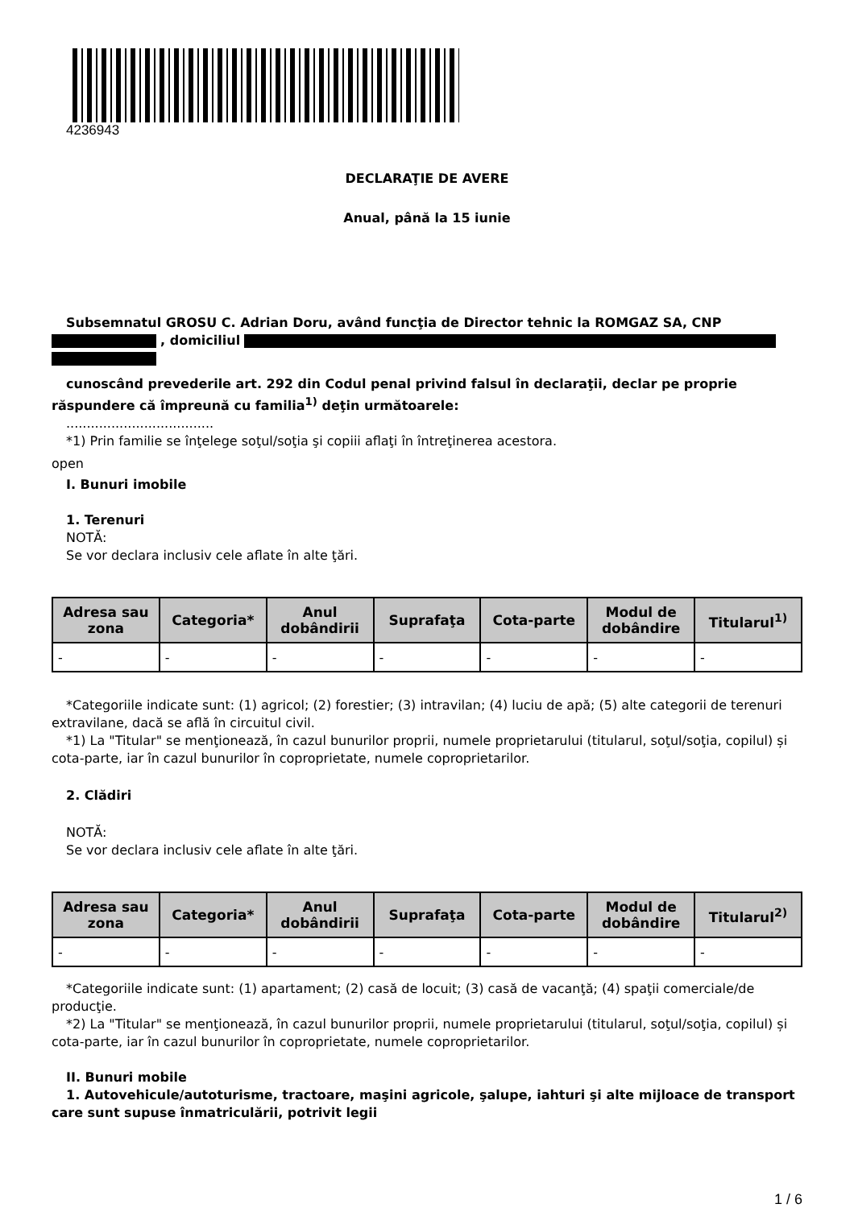4236943
DECLARAŢIE DE AVERE
Anual, până la 15 iunie
Subsemnatul GROSU C. Adrian Doru, având funcţia de Director tehnic la ROMGAZ SA, CNP
, domiciliul
cunoscând prevederile art. 292 din Codul penal privind falsul în declaraţii, declar pe proprie răspundere că împreună cu familia<sup>1)</sup> deţin următoarele:
....................................
*1) Prin familie se înţelege soţul/soţia şi copiii aflaţi în întreţinerea acestora.
open
I. Bunuri imobile
1. Terenuri
NOTĂ:
Se vor declara inclusiv cele aflate în alte ţări.
| Adresa sau zona | Categoria* | Anul dobândirii | Suprafaţa | Cota-parte | Modul de dobândire | Titularul<sup>1)</sup> |
| --- | --- | --- | --- | --- | --- | --- |
| - | - | - | - | - | - | - |
*Categoriile indicate sunt: (1) agricol; (2) forestier; (3) intravilan; (4) luciu de apă; (5) alte categorii de terenuri extravilane, dacă se află în circuitul civil.
*1) La "Titular" se menţionează, în cazul bunurilor proprii, numele proprietarului (titularul, soţul/soţia, copilul) și cota-parte, iar în cazul bunurilor în coproprietate, numele coproprietarilor.
2. Clădiri
NOTĂ:
Se vor declara inclusiv cele aflate în alte ţări.
| Adresa sau zona | Categoria* | Anul dobândirii | Suprafaţa | Cota-parte | Modul de dobândire | Titularul<sup>2)</sup> |
| --- | --- | --- | --- | --- | --- | --- |
| - | - | - | - | - | - | - |
*Categoriile indicate sunt: (1) apartament; (2) casă de locuit; (3) casă de vacanţă; (4) spaţii comerciale/de producţie.
*2) La "Titular" se menţionează, în cazul bunurilor proprii, numele proprietarului (titularul, soţul/soţia, copilul) și cota-parte, iar în cazul bunurilor în coproprietate, numele coproprietarilor.
II. Bunuri mobile
1. Autovehicule/autoturisme, tractoare, maşini agricole, şalupe, iahturi şi alte mijloace de transport care sunt supuse înmatriculării, potrivit legii
1 / 6